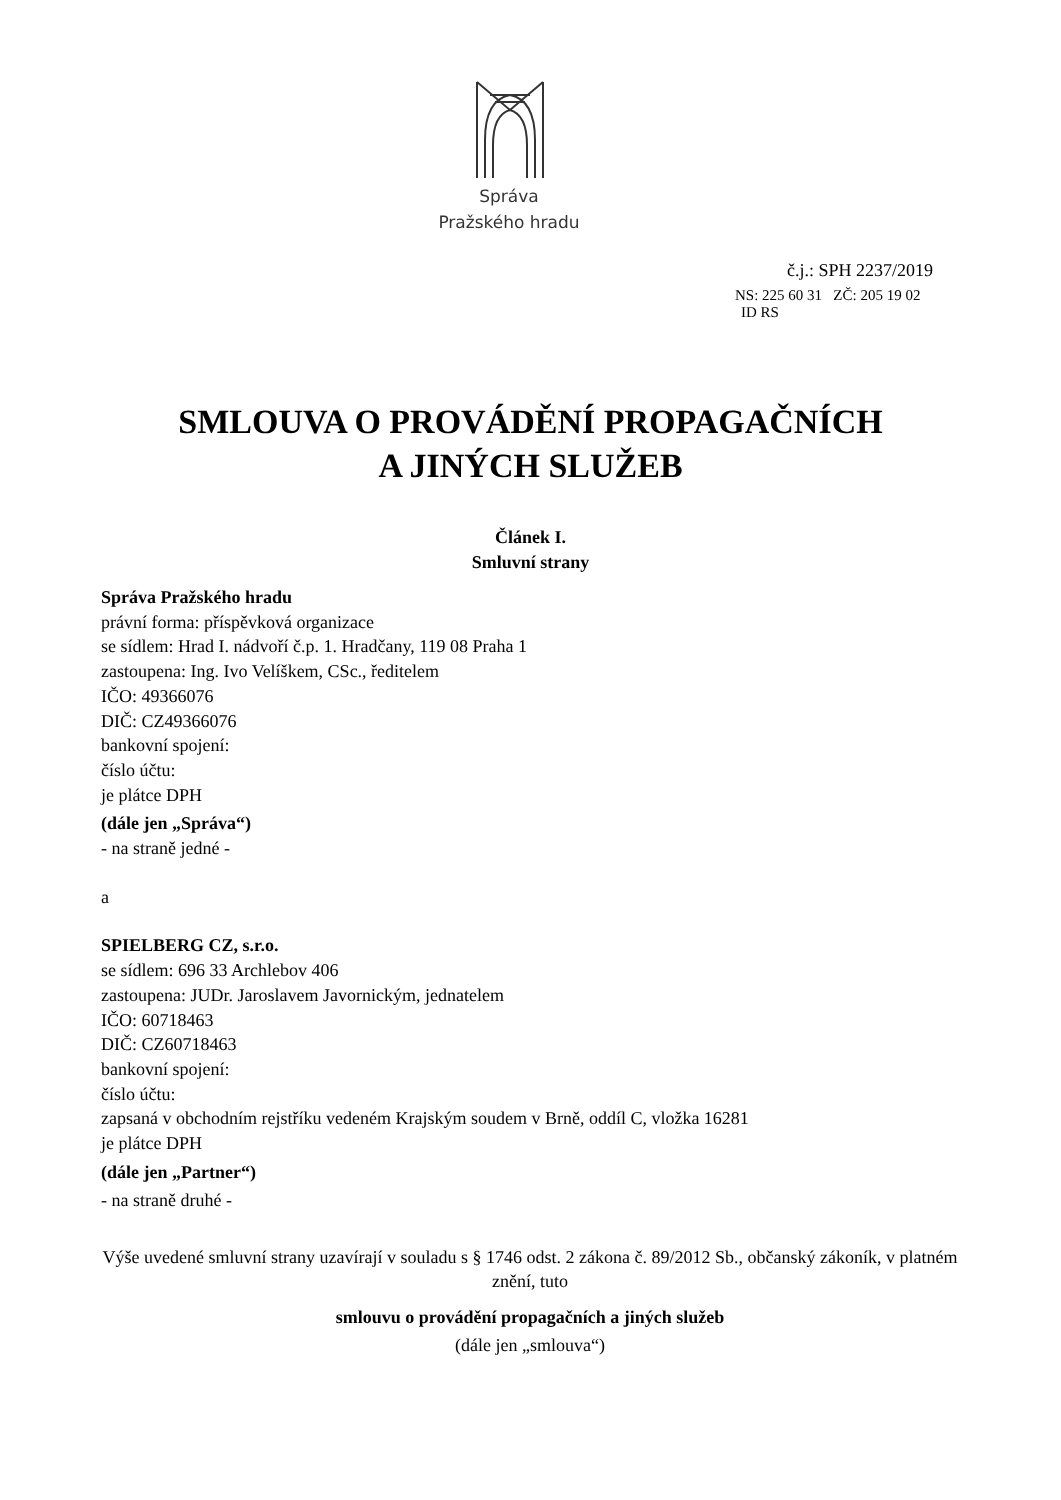Správa
Pražského hradu
č.j.: SPH 2237/2019
NS: 225 60 31 ZČ: 205 19 02
ID RS
SMLOUVA O PROVÁDĚNÍ PROPAGAČNÍCH
A JINÝCH SLUŽEB
Článek I.
Smluvní strany
Správa Pražského hradu
právní forma: příspěvková organizace
se sídlem: Hrad I. nádvoří č.p. 1. Hradčany, 119 08 Praha 1
zastoupena: Ing. Ivo Velíškem, CSc., ředitelem
IČO: 49366076
DIČ: CZ49366076
bankovní spojení:
číslo účtu:
je plátce DPH
(dále jen „Správa“)
- na straně jedné -
a
SPIELBERG CZ, s.r.o.
se sídlem: 696 33 Archlebov 406
zastoupena: JUDr. Jaroslavem Javornickým, jednatelem
IČO: 60718463
DIČ: CZ60718463
bankovní spojení:
číslo účtu:
zapsaná v obchodním rejstříku vedeném Krajským soudem v Brně, oddíl C, vložka 16281
je plátce DPH
(dále jen „Partner“)
- na straně druhé -
Výše uvedené smluvní strany uzavírají v souladu s § 1746 odst. 2 zákona č. 89/2012 Sb., občanský zákoník, v platném znění, tuto
smlouvu o provádění propagačních a jiných služeb
(dále jen „smlouva“)